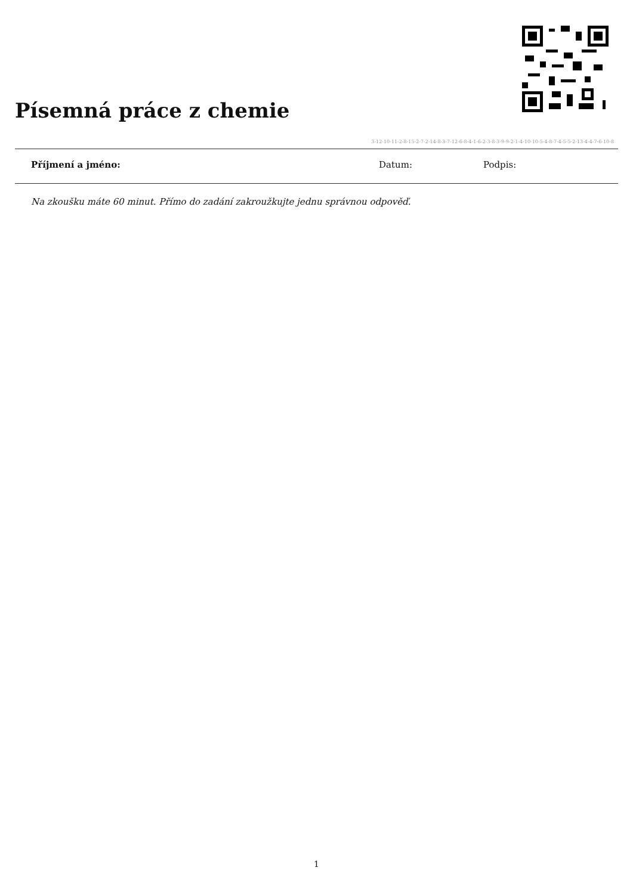Písemná práce z chemie
3-12-10-11-2-8-15-2-7-2-14-8-3-7-12-6-8-4-1-6-2-3-8-3-9-9-2-1-4-10-10-5-4-8-7-4-5-5-2-13-4-4-7-6-10-8
Příjmení a jméno: Datum: Podpis:
Na zkoušku máte 60 minut. Přímo do zadání zakroužkujte jednu správnou odpověď.
1